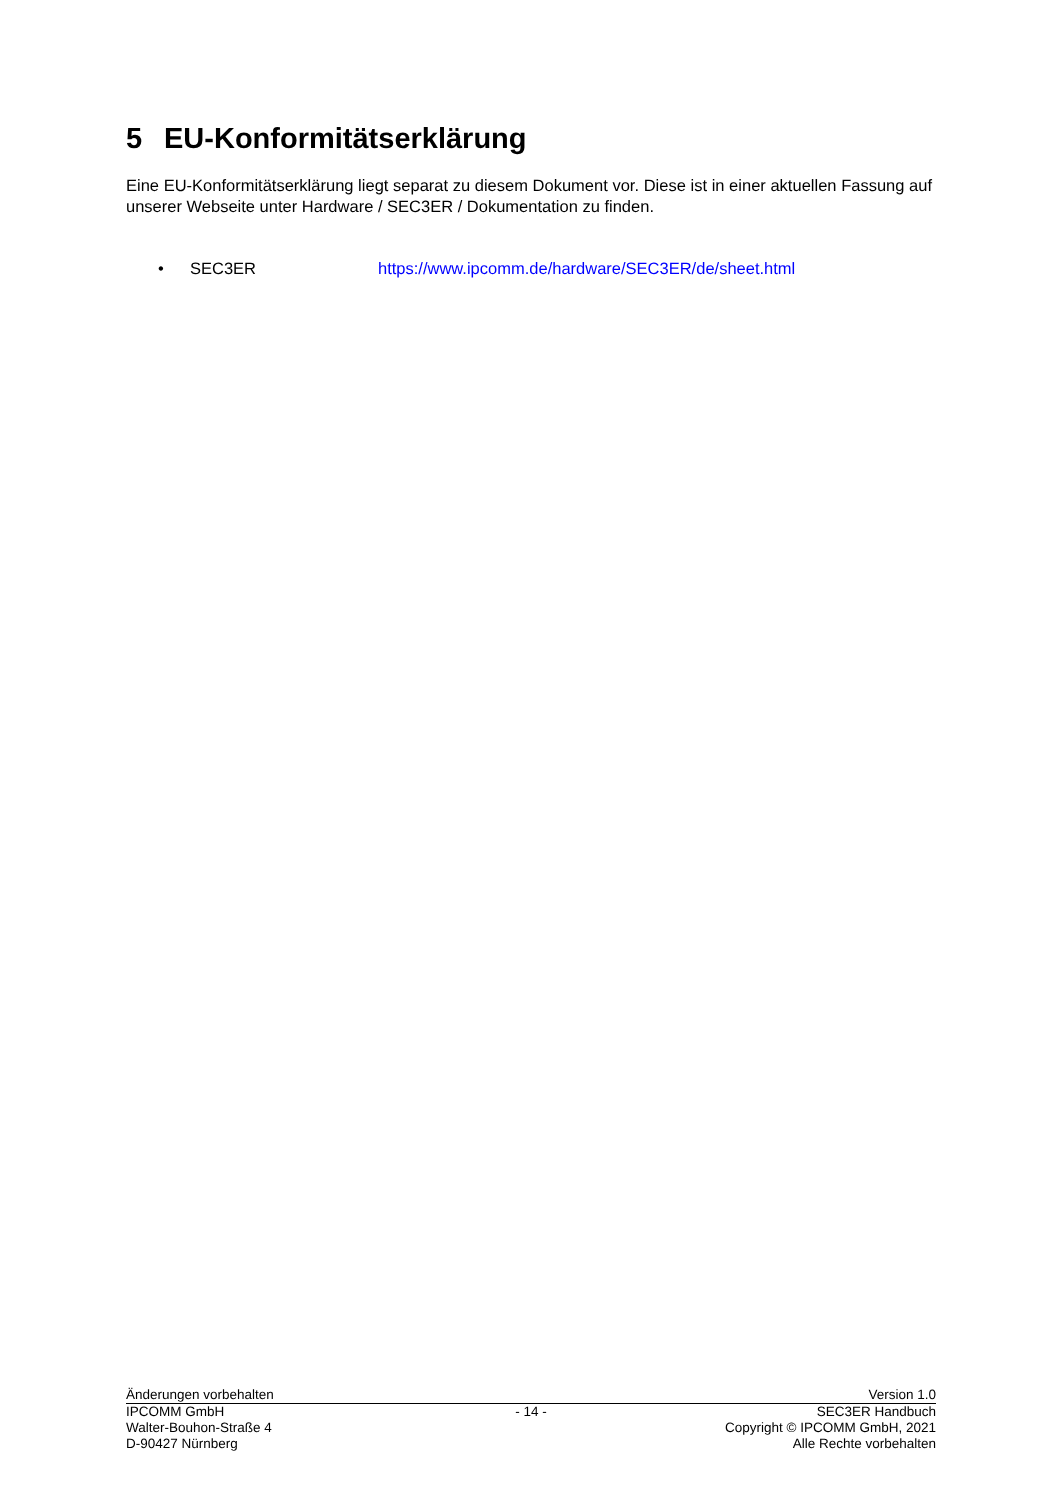5 EU-Konformitätserklärung
Eine EU-Konformitätserklärung liegt separat zu diesem Dokument vor. Diese ist in einer aktuellen Fassung auf unserer Webseite unter Hardware / SEC3ER / Dokumentation zu finden.
• SEC3ER https://www.ipcomm.de/hardware/SEC3ER/de/sheet.html
Änderungen vorbehalten Version 1.0
IPCOMM GmbH
Walter-Bouhon-Straße 4
D-90427 Nürnberg
- 14 -
SEC3ER Handbuch
Copyright © IPCOMM GmbH, 2021
Alle Rechte vorbehalten